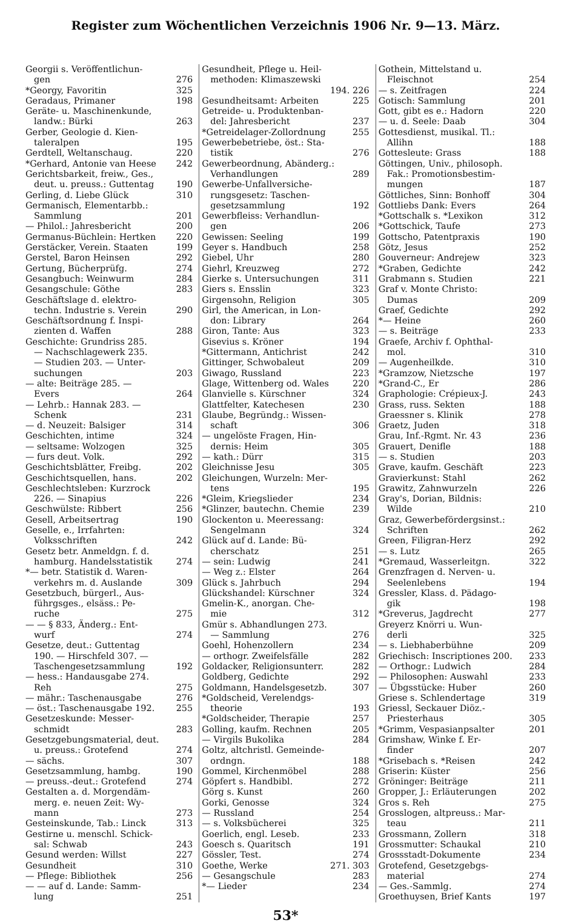Register zum Wöchentlichen Verzeichnis 1906 Nr. 9—13. März.
Georgii s. Veröffentlichun-
gen 276
*Georgy, Favoritin 325
Geradaus, Primaner 198
Geräte- u. Maschinenkunde,
landw.: Bürki 263
Gerber, Geologie d. Kien-
taleralpen 195
Gerdtell, Weltanschaug. 220
*Gerhard, Antonie van Heese 242
Gerichtsbarkeit, freiw., Ges.,
deut. u. preuss.: Guttentag 190
Gerling, d. Liebe Glück 310
Germanisch, Elementarbb.:
Sammlung 201
— Philol.: Jahresbericht 200
Germanus-Büchlein: Hertken 220
Gerstäcker, Verein. Staaten 199
Gerstel, Baron Heinsen 292
Gertung, Bücherprüfg. 274
Gesangbuch: Weinwurm 284
Gesangschule: Göthe 283
Geschäftslage d. elektro-
techn. Industrie s. Verein 290
Geschäftsordnung f. Inspi-
zienten d. Waffen 288
Geschichte: Grundriss 285.
— Nachschlagewerk 235.
— Studien 203. — Unter-
suchungen 203
— alte: Beiträge 285. —
Evers 264
— Lehrb.: Hannak 283. —
Schenk 231
— d. Neuzeit: Balsiger 314
Geschichten, intime 324
— seltsame: Wolzogen 325
— furs deut. Volk. 292
Geschichtsblätter, Freibg. 202
Geschichtsquellen, hans. 202
Geschlechtsleben: Kurzrock
226. — Sinapius 226
Geschwülste: Ribbert 256
Gesell, Arbeitsertrag 190
Geselle, e., Irrfahrten:
Volksschriften 242
Gesetz betr. Anmeldgn. f. d.
hamburg. Handelsstatistik 274
*— betr. Statistik d. Waren-
verkehrs m. d. Auslande 309
Gesetzbuch, bürgerl., Aus-
führgsges., elsäss.: Pe-
ruche 275
— — § 833, Änderg.: Ent-
wurf 274
Gesetze, deut.: Guttentag
190. — Hirschfeld 307. —
Taschengesetzsammlung 192
— hess.: Handausgabe 274.
Reh 275
— mähr.: Taschenausgabe 276
— öst.: Taschenausgabe 192. 255
Gesetzeskunde: Messer-
schmidt 283
Gesetzgebungsmaterial, deut.
u. preuss.: Grotefend 274
— sächs. 307
Gesetzsammlung, hambg. 190
— preuss.-deut.: Grotefend 274
Gestalten a. d. Morgendäm-
merg. e. neuen Zeit: Wy-
mann 273
Gesteinskunde, Tab.: Linck 313
Gestirne u. menschl. Schick-
sal: Schwab 243
Gesund werden: Willst 227
Gesundheit 310
— Pflege: Bibliothek 256
— — auf d. Lande: Samm-
lung 251
Gesundheit, Pflege u. Heil-
methoden: Klimaszewski
194. 226
Gesundheitsamt: Arbeiten 225
Getreide- u. Produktenban-
del: Jahresbericht 237
*Getreidelager-Zollordnung 255
Gewerbebetriebe, öst.: Sta-
tistik 276
Gewerbeordnung, Abänderg.:
Verhandlungen 289
Gewerbe-Unfallversiche-
rungsgesetz: Taschen-
gesetzsammlung 192
Gewerbfleiss: Verhandlun-
gen 206
Gewissen: Seeling 199
Geyer s. Handbuch 258
Giebel, Uhr 280
Giehrl, Kreuzweg 272
Gierke s. Untersuchungen 311
Giers s. Ensslin 323
Girgensohn, Religion 305
Girl, the American, in Lon-
don: Library 264
Giron, Tante: Aus 323
Gisevius s. Kröner 194
*Gittermann, Antichrist 242
Gittinger, Schwobaleut 209
Giwago, Russland 223
Glage, Wittenberg od. Wales 220
Glanvielle s. Kürschner 324
Glattfelter, Katechesen 230
Glaube, Begründg.: Wissen-
schaft 306
— ungelöste Fragen, Hin-
dernis: Heim 305
— kath.: Dürr 315
Gleichnisse Jesu 305
Gleichungen, Wurzeln: Mer-
tens 195
*Gleim, Kriegslieder 234
*Glinzer, bautechn. Chemie 239
Glockenton u. Meeressang:
Sengelmann 324
Glück auf d. Lande: Bü-
cherschatz 251
— sein: Ludwig 241
— Weg z.: Elster 264
Glück s. Jahrbuch 294
Glückshandel: Kürschner 324
Gmelin-K., anorgan. Che-
mie 312
Gmür s. Abhandlungen 273.
— Sammlung 276
Goehl, Hohenzollern 234
— orthogr. Zweifelsfälle 282
Goldacker, Religionsunterr. 282
Goldberg, Gedichte 292
Goldmann, Handelsgesetzb. 307
*Goldscheid, Verelendgs-
theorie 193
*Goldscheider, Therapie 257
Golling, kaufm. Rechnen 205
— Virgils Bukolika 284
Goltz, altchristl. Gemeinde-
ordngn. 188
Gommel, Kirchenmöbel 288
Göpfert s. Handbibl. 272
Görg s. Kunst 260
Gorki, Genosse 324
— Russland 254
— s. Volksbücherei 325
Goerlich, engl. Leseb. 233
Goesch s. Quaritsch 191
Gössler, Test. 274
Goethe, Werke 271. 303
— Gesangschule 283
*— Lieder 234
Gothein, Mittelstand u.
Fleischnot 254
— s. Zeitfragen 224
Gotisch: Sammlung 201
Gott, gibt es e.: Hadorn 220
— u. d. Seele: Daab 304
Gottesdienst, musikal. Tl.:
Allihn 188
Gottesleute: Grass 188
Göttingen, Univ., philosoph.
Fak.: Promotionsbestim-
mungen 187
Göttliches, Sinn: Bonhoff 304
Gottliebs Dank: Evers 264
*Gottschalk s. *Lexikon 312
*Gottschick, Taufe 273
Gottscho, Patentpraxis 190
Götz, Jesus 252
Gouverneur: Andrejew 323
*Graben, Gedichte 242
Grabmann s. Studien 221
Graf v. Monte Christo:
Dumas 209
Graef, Gedichte 292
*— Heine 260
— s. Beiträge 233
Graefe, Archiv f. Ophthal-
mol. 310
— Augenheilkde. 310
*Gramzow, Nietzsche 197
*Grand-C., Er 286
Graphologie: Crépieux-J. 243
Grass, russ. Sekten 188
Graessner s. Klinik 278
Graetz, Juden 318
Grau, Inf.-Rgmt. Nr. 43 236
Grauert, Denifle 188
— s. Studien 203
Grave, kaufm. Geschäft 223
Gravierkunst: Stahl 262
Grawitz, Zahnwurzeln 226
Gray's, Dorian, Bildnis:
Wilde 210
Graz, Gewerbefördergsinst.:
Schriften 262
Green, Filigran-Herz 292
— s. Lutz 265
*Gremaud, Wasserleitgn. 322
Grenzfragen d. Nerven- u.
Seelenlebens 194
Gressler, Klass. d. Pädago-
gik 198
*Greverus, Jagdrecht 277
Greyerz Knörri u. Wun-
derli 325
— s. Liebhaberbühne 209
Griechisch: Inscriptiones 200. 233
— Orthogr.: Ludwich 284
— Philosophen: Auswahl 233
— Übgsstücke: Huber 260
Griese s. Schlendertage 319
Griessl, Seckauer Diöz.-
Priesterhaus 305
*Grimm, Vespasianpsalter 201
Grimshaw, Winke f. Er-
finder 207
*Grisebach s. *Reisen 242
Griserin: Küster 256
Gröninger: Beiträge 211
Gropper, J.: Erläuterungen 202
Gros s. Reh 275
Grosslogen, altpreuss.: Mar-
teau 211
Grossmann, Zollern 318
Grossmutter: Schaukal 210
Grossstadt-Dokumente 234
Grotefend, Gesetzgebgs-
material 274
— Ges.-Sammlg. 274
Groethuysen, Brief Kants 197
53*